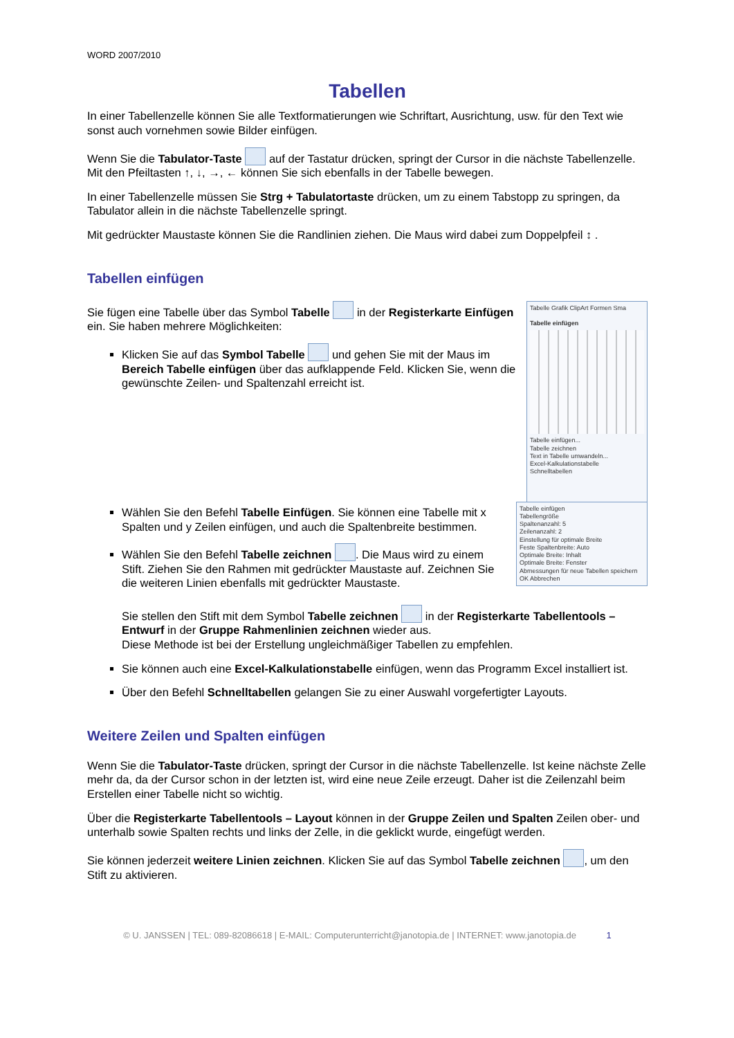WORD 2007/2010
Tabellen
In einer Tabellenzelle können Sie alle Textformatierungen wie Schriftart, Ausrichtung, usw. für den Text wie sonst auch vornehmen sowie Bilder einfügen.
Wenn Sie die Tabulator-Taste auf der Tastatur drücken, springt der Cursor in die nächste Tabellenzelle. Mit den Pfeiltasten ↑, ↓, →, ← können Sie sich ebenfalls in der Tabelle bewegen.
In einer Tabellenzelle müssen Sie Strg + Tabulatortaste drücken, um zu einem Tabstopp zu springen, da Tabulator allein in die nächste Tabellenzelle springt.
Mit gedrückter Maustaste können Sie die Randlinien ziehen. Die Maus wird dabei zum Doppelpfeil ↕ .
Tabellen einfügen
Tabelle Grafik ClipArt Formen Sma
Tabelle einfügen
Tabelle einfügen...
Tabelle zeichnen
Text in Tabelle umwandeln...
Excel-Kalkulationstabelle
Schnelltabellen
Sie fügen eine Tabelle über das Symbol Tabelle in der Registerkarte Einfügen ein. Sie haben mehrere Möglichkeiten:
Klicken Sie auf das Symbol Tabelle und gehen Sie mit der Maus im Bereich Tabelle einfügen über das aufklappende Feld. Klicken Sie, wenn die gewünschte Zeilen- und Spaltenzahl erreicht ist.
Tabelle einfügen
Tabellengröße
Spaltenanzahl: 5
Zeilenanzahl: 2
Einstellung für optimale Breite
Feste Spaltenbreite: Auto
Optimale Breite: Inhalt
Optimale Breite: Fenster
Abmessungen für neue Tabellen speichern
OK Abbrechen
Wählen Sie den Befehl Tabelle Einfügen. Sie können eine Tabelle mit x Spalten und y Zeilen einfügen, und auch die Spaltenbreite bestimmen.
Wählen Sie den Befehl Tabelle zeichnen . Die Maus wird zu einem Stift. Ziehen Sie den Rahmen mit gedrückter Maustaste auf. Zeichnen Sie die weiteren Linien ebenfalls mit gedrückter Maustaste.
Sie stellen den Stift mit dem Symbol Tabelle zeichnen in der Registerkarte Tabellentools – Entwurf in der Gruppe Rahmenlinien zeichnen wieder aus.
Diese Methode ist bei der Erstellung ungleichmäßiger Tabellen zu empfehlen.
Sie können auch eine Excel-Kalkulationstabelle einfügen, wenn das Programm Excel installiert ist.
Über den Befehl Schnelltabellen gelangen Sie zu einer Auswahl vorgefertigter Layouts.
Weitere Zeilen und Spalten einfügen
Wenn Sie die Tabulator-Taste drücken, springt der Cursor in die nächste Tabellenzelle. Ist keine nächste Zelle mehr da, da der Cursor schon in der letzten ist, wird eine neue Zeile erzeugt. Daher ist die Zeilenzahl beim Erstellen einer Tabelle nicht so wichtig.
Über die Registerkarte Tabellentools – Layout können in der Gruppe Zeilen und Spalten Zeilen ober- und unterhalb sowie Spalten rechts und links der Zelle, in die geklickt wurde, eingefügt werden.
Sie können jederzeit weitere Linien zeichnen. Klicken Sie auf das Symbol Tabelle zeichnen , um den Stift zu aktivieren.
© U. JANSSEN | TEL: 089-82086618 | E-MAIL: Computerunterricht@janotopia.de | INTERNET: www.janotopia.de 1